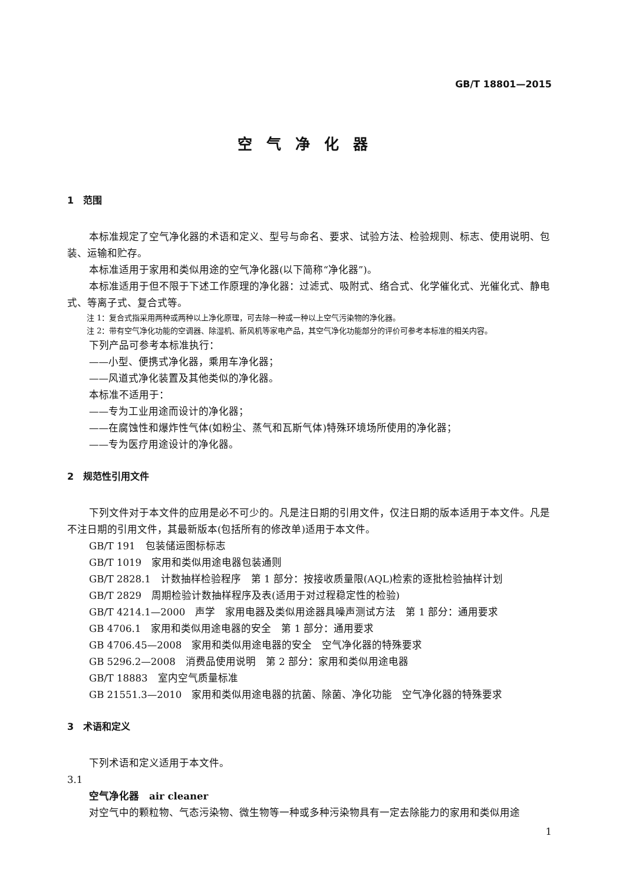GB/T 18801—2015
空气净化器
1　范围
本标准规定了空气净化器的术语和定义、型号与命名、要求、试验方法、检验规则、标志、使用说明、包装、运输和贮存。
本标准适用于家用和类似用途的空气净化器(以下简称“净化器”)。
本标准适用于但不限于下述工作原理的净化器：过滤式、吸附式、络合式、化学催化式、光催化式、静电式、等离子式、复合式等。
注 1：复合式指采用两种或两种以上净化原理，可去除一种或一种以上空气污染物的净化器。
注 2：带有空气净化功能的空调器、除湿机、新风机等家电产品，其空气净化功能部分的评价可参考本标准的相关内容。
下列产品可参考本标准执行：
——小型、便携式净化器，乘用车净化器；
——风道式净化装置及其他类似的净化器。
本标准不适用于：
——专为工业用途而设计的净化器；
——在腐蚀性和爆炸性气体(如粉尘、蒸气和瓦斯气体)特殊环境场所使用的净化器；
——专为医疗用途设计的净化器。
2　规范性引用文件
下列文件对于本文件的应用是必不可少的。凡是注日期的引用文件，仅注日期的版本适用于本文件。凡是不注日期的引用文件，其最新版本(包括所有的修改单)适用于本文件。
GB/T 191　包装储运图标标志
GB/T 1019　家用和类似用途电器包装通则
GB/T 2828.1　计数抽样检验程序　第 1 部分：按接收质量限(AQL)检索的逐批检验抽样计划
GB/T 2829　周期检验计数抽样程序及表(适用于对过程稳定性的检验)
GB/T 4214.1—2000　声学　家用电器及类似用途器具噪声测试方法　第 1 部分：通用要求
GB 4706.1　家用和类似用途电器的安全　第 1 部分：通用要求
GB 4706.45—2008　家用和类似用途电器的安全　空气净化器的特殊要求
GB 5296.2—2008　消费品使用说明　第 2 部分：家用和类似用途电器
GB/T 18883　室内空气质量标准
GB 21551.3—2010　家用和类似用途电器的抗菌、除菌、净化功能　空气净化器的特殊要求
3　术语和定义
下列术语和定义适用于本文件。
3.1
空气净化器　air cleaner
对空气中的颗粒物、气态污染物、微生物等一种或多种污染物具有一定去除能力的家用和类似用途
1